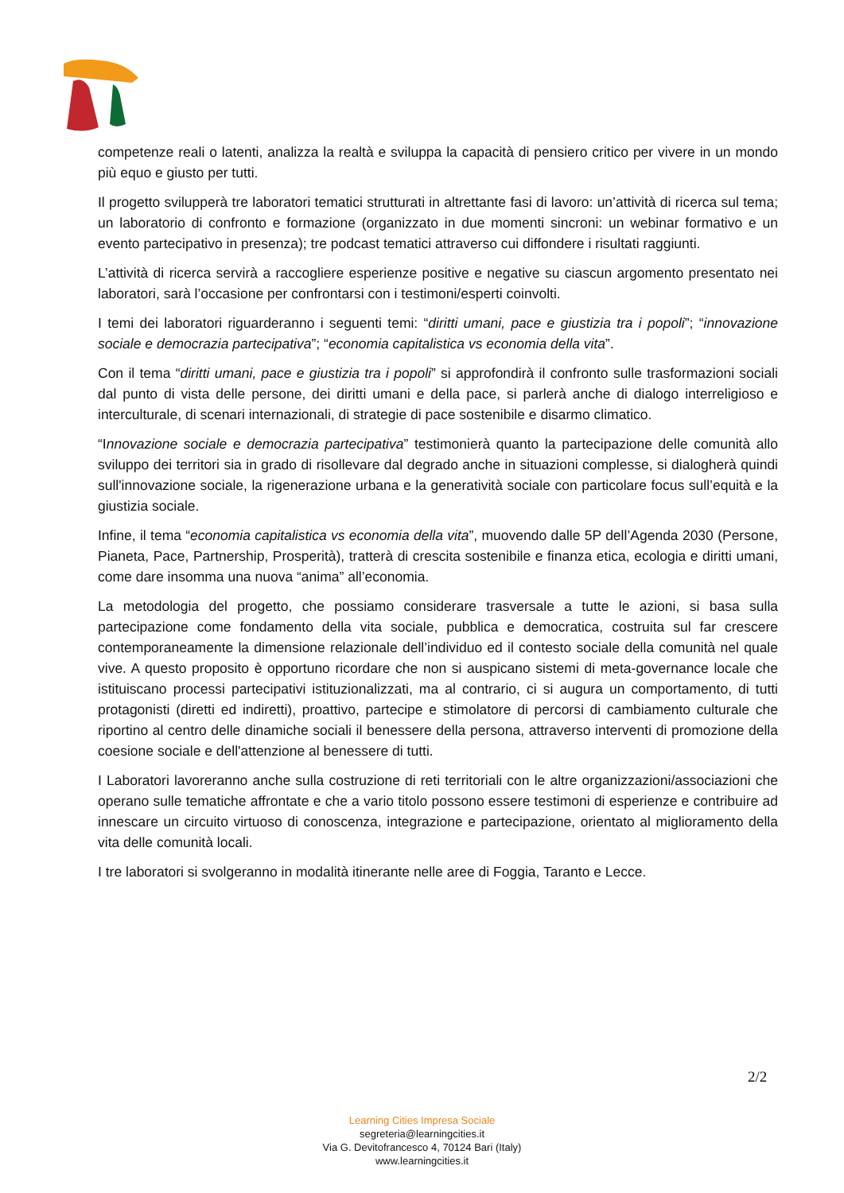competenze reali o latenti, analizza la realtà e sviluppa la capacità di pensiero critico per vivere in un mondo più equo e giusto per tutti.
Il progetto svilupperà tre laboratori tematici strutturati in altrettante fasi di lavoro: un’attività di ricerca sul tema; un laboratorio di confronto e formazione (organizzato in due momenti sincroni: un webinar formativo e un evento partecipativo in presenza); tre podcast tematici attraverso cui diffondere i risultati raggiunti.
L’attività di ricerca servirà a raccogliere esperienze positive e negative su ciascun argomento presentato nei laboratori, sarà l’occasione per confrontarsi con i testimoni/esperti coinvolti.
I temi dei laboratori riguarderanno i seguenti temi: “diritti umani, pace e giustizia tra i popoli”; “innovazione sociale e democrazia partecipativa”; “economia capitalistica vs economia della vita”.
Con il tema “diritti umani, pace e giustizia tra i popoli” si approfondirà il confronto sulle trasformazioni sociali dal punto di vista delle persone, dei diritti umani e della pace, si parlerà anche di dialogo interreligioso e interculturale, di scenari internazionali, di strategie di pace sostenibile e disarmo climatico.
“Innovazione sociale e democrazia partecipativa” testimonierà quanto la partecipazione delle comunità allo sviluppo dei territori sia in grado di risollevare dal degrado anche in situazioni complesse, si dialogherà quindi sull'innovazione sociale, la rigenerazione urbana e la generatività sociale con particolare focus sull’equità e la giustizia sociale.
Infine, il tema “economia capitalistica vs economia della vita”, muovendo dalle 5P dell’Agenda 2030 (Persone, Pianeta, Pace, Partnership, Prosperità), tratterà di crescita sostenibile e finanza etica, ecologia e diritti umani, come dare insomma una nuova “anima” all’economia.
La metodologia del progetto, che possiamo considerare trasversale a tutte le azioni, si basa sulla partecipazione come fondamento della vita sociale, pubblica e democratica, costruita sul far crescere contemporaneamente la dimensione relazionale dell’individuo ed il contesto sociale della comunità nel quale vive. A questo proposito è opportuno ricordare che non si auspicano sistemi di meta-governance locale che istituiscano processi partecipativi istituzionalizzati, ma al contrario, ci si augura un comportamento, di tutti protagonisti (diretti ed indiretti), proattivo, partecipe e stimolatore di percorsi di cambiamento culturale che riportino al centro delle dinamiche sociali il benessere della persona, attraverso interventi di promozione della coesione sociale e dell'attenzione al benessere di tutti.
I Laboratori lavoreranno anche sulla costruzione di reti territoriali con le altre organizzazioni/associazioni che operano sulle tematiche affrontate e che a vario titolo possono essere testimoni di esperienze e contribuire ad innescare un circuito virtuoso di conoscenza, integrazione e partecipazione, orientato al miglioramento della vita delle comunità locali.
I tre laboratori si svolgeranno in modalità itinerante nelle aree di Foggia, Taranto e Lecce.
2/2
Learning Cities Impresa Sociale
segreteria@learningcities.it
Via G. Devitofrancesco 4, 70124 Bari (Italy)
www.learningcities.it